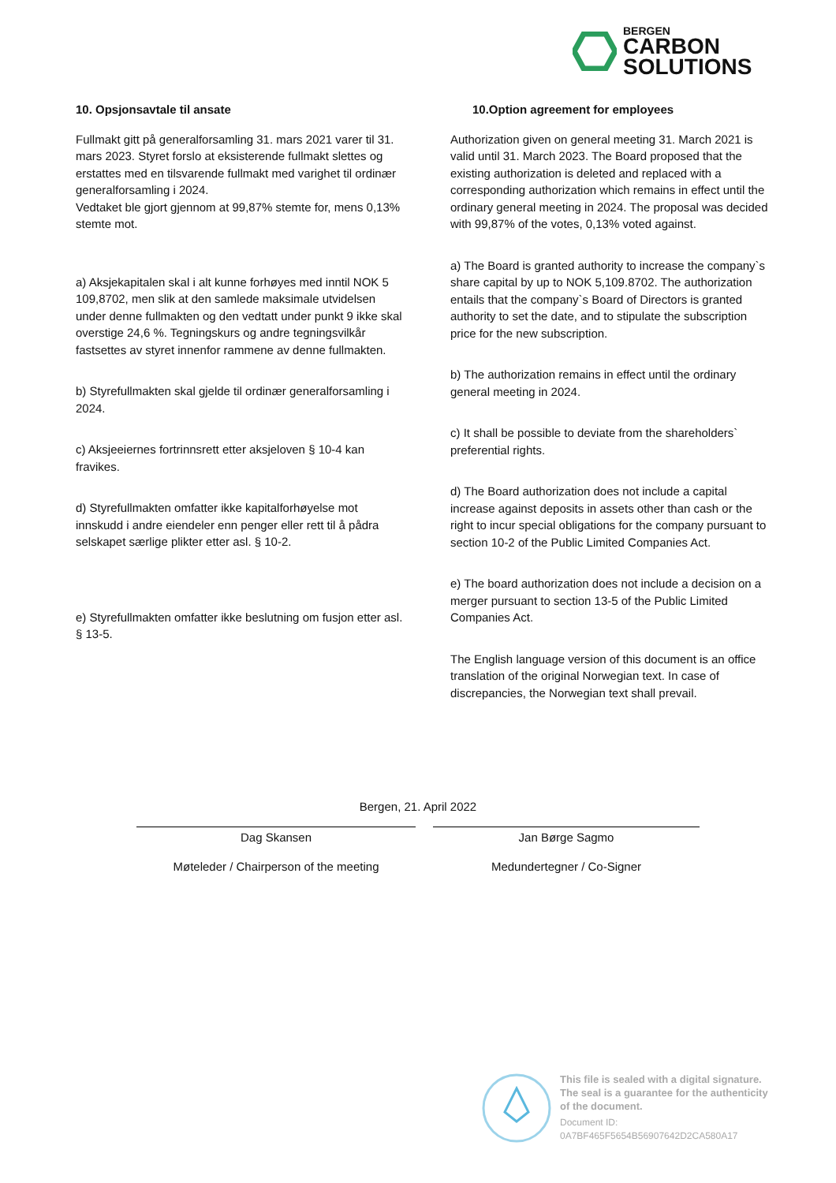BERGEN
CARBON
SOLUTIONS
10. Opsjonsavtale til ansate
Fullmakt gitt på generalforsamling 31. mars 2021 varer til 31. mars 2023. Styret forslo at eksisterende fullmakt slettes og erstattes med en tilsvarende fullmakt med varighet til ordinær generalforsamling i 2024.
Vedtaket ble gjort gjennom at 99,87% stemte for, mens 0,13% stemte mot.
a) Aksjekapitalen skal i alt kunne forhøyes med inntil NOK 5 109,8702, men slik at den samlede maksimale utvidelsen under denne fullmakten og den vedtatt under punkt 9 ikke skal overstige 24,6 %. Tegningskurs og andre tegningsvilkår fastsettes av styret innenfor rammene av denne fullmakten.
b) Styrefullmakten skal gjelde til ordinær generalforsamling i 2024.
c) Aksjeeiernes fortrinnsrett etter aksjeloven § 10-4 kan fravikes.
d) Styrefullmakten omfatter ikke kapitalforhøyelse mot innskudd i andre eiendeler enn penger eller rett til å pådra selskapet særlige plikter etter asl. § 10-2.
e) Styrefullmakten omfatter ikke beslutning om fusjon etter asl. § 13-5.
10.Option agreement for employees
Authorization given on general meeting 31. March 2021 is valid until 31. March 2023. The Board proposed that the existing authorization is deleted and replaced with a corresponding authorization which remains in effect until the ordinary general meeting in 2024. The proposal was decided with 99,87% of the votes, 0,13% voted against.
a) The Board is granted authority to increase the company`s share capital by up to NOK 5,109.8702. The authorization entails that the company`s Board of Directors is granted authority to set the date, and to stipulate the subscription price for the new subscription.
b) The authorization remains in effect until the ordinary general meeting in 2024.
c) It shall be possible to deviate from the shareholders` preferential rights.
d) The Board authorization does not include a capital increase against deposits in assets other than cash or the right to incur special obligations for the company pursuant to section 10-2 of the Public Limited Companies Act.
e) The board authorization does not include a decision on a merger pursuant to section 13-5 of the Public Limited Companies Act.
The English language version of this document is an office translation of the original Norwegian text. In case of discrepancies, the Norwegian text shall prevail.
Bergen, 21. April 2022
Dag Skansen Jan Børge Sagmo
Møteleder / Chairperson of the meeting Medundertegner / Co-Signer
This file is sealed with a digital signature.
The seal is a guarantee for the authenticity
of the document.
Document ID:
0A7BF465F5654B56907642D2CA580A17